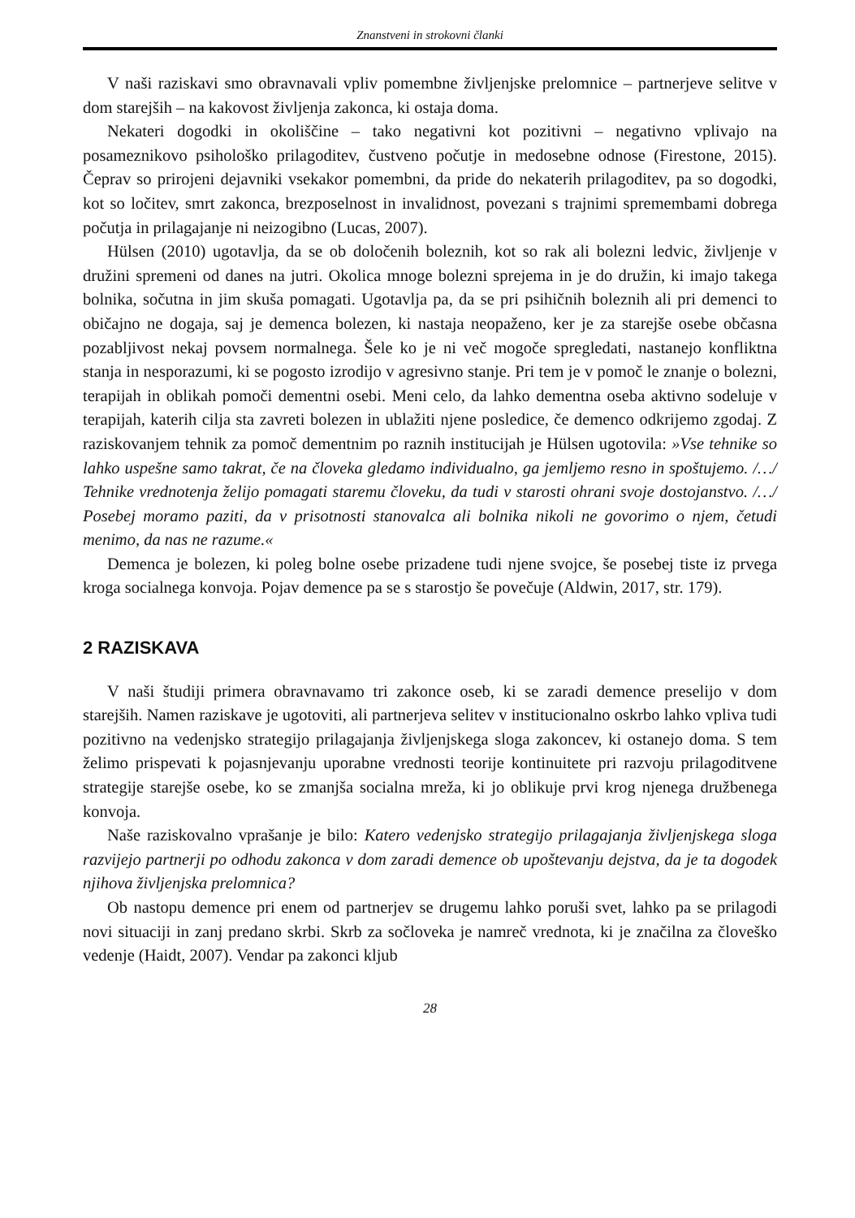Znanstveni in strokovni članki
V naši raziskavi smo obravnavali vpliv pomembne življenjske prelomnice – partnerjeve selitve v dom starejših – na kakovost življenja zakonca, ki ostaja doma.
Nekateri dogodki in okoliščine – tako negativni kot pozitivni – negativno vplivajo na posameznikovo psihološko prilagoditev, čustveno počutje in medosebne odnose (Firestone, 2015). Čeprav so prirojeni dejavniki vsekakor pomembni, da pride do nekaterih prilagoditev, pa so dogodki, kot so ločitev, smrt zakonca, brezposelnost in invalidnost, povezani s trajnimi spremembami dobrega počutja in prilagajanje ni neizogibno (Lucas, 2007).
Hülsen (2010) ugotavlja, da se ob določenih boleznih, kot so rak ali bolezni ledvic, življenje v družini spremeni od danes na jutri. Okolica mnoge bolezni sprejema in je do družin, ki imajo takega bolnika, sočutna in jim skuša pomagati. Ugotavlja pa, da se pri psihičnih boleznih ali pri demenci to običajno ne dogaja, saj je demenca bolezen, ki nastaja neopaženo, ker je za starejše osebe občasna pozabljivost nekaj povsem normalnega. Šele ko je ni več mogoče spregledati, nastanejo konfliktna stanja in nesporazumi, ki se pogosto izrodijo v agresivno stanje. Pri tem je v pomoč le znanje o bolezni, terapijah in oblikah pomoči dementni osebi. Meni celo, da lahko dementna oseba aktivno sodeluje v terapijah, katerih cilja sta zavreti bolezen in ublažiti njene posledice, če demenco odkrijemo zgodaj. Z raziskovanjem tehnik za pomoč dementnim po raznih institucijah je Hülsen ugotovila: »Vse tehnike so lahko uspešne samo takrat, če na človeka gledamo individualno, ga jemljemo resno in spoštujemo. /…/ Tehnike vrednotenja želijo pomagati staremu človeku, da tudi v starosti ohrani svoje dostojanstvo. /…/ Posebej moramo paziti, da v prisotnosti stanovalca ali bolnika nikoli ne govorimo o njem, četudi menimo, da nas ne razume.«
Demenca je bolezen, ki poleg bolne osebe prizadene tudi njene svojce, še posebej tiste iz prvega kroga socialnega konvoja. Pojav demence pa se s starostjo še povečuje (Aldwin, 2017, str. 179).
2 RAZISKAVA
V naši študiji primera obravnavamo tri zakonce oseb, ki se zaradi demence preselijo v dom starejših. Namen raziskave je ugotoviti, ali partnerjeva selitev v institucionalno oskrbo lahko vpliva tudi pozitivno na vedenjsko strategijo prilagajanja življenjskega sloga zakoncev, ki ostanejo doma. S tem želimo prispevati k pojasnjevanju uporabne vrednosti teorije kontinuitete pri razvoju prilagoditvene strategije starejše osebe, ko se zmanjša socialna mreža, ki jo oblikuje prvi krog njenega družbenega konvoja.
Naše raziskovalno vprašanje je bilo: Katero vedenjsko strategijo prilagajanja življenjskega sloga razvijejo partnerji po odhodu zakonca v dom zaradi demence ob upoštevanju dejstva, da je ta dogodek njihova življenjska prelomnica?
Ob nastopu demence pri enem od partnerjev se drugemu lahko poruši svet, lahko pa se prilagodi novi situaciji in zanj predano skrbi. Skrb za sočloveka je namreč vrednota, ki je značilna za človeško vedenje (Haidt, 2007). Vendar pa zakonci kljub
28